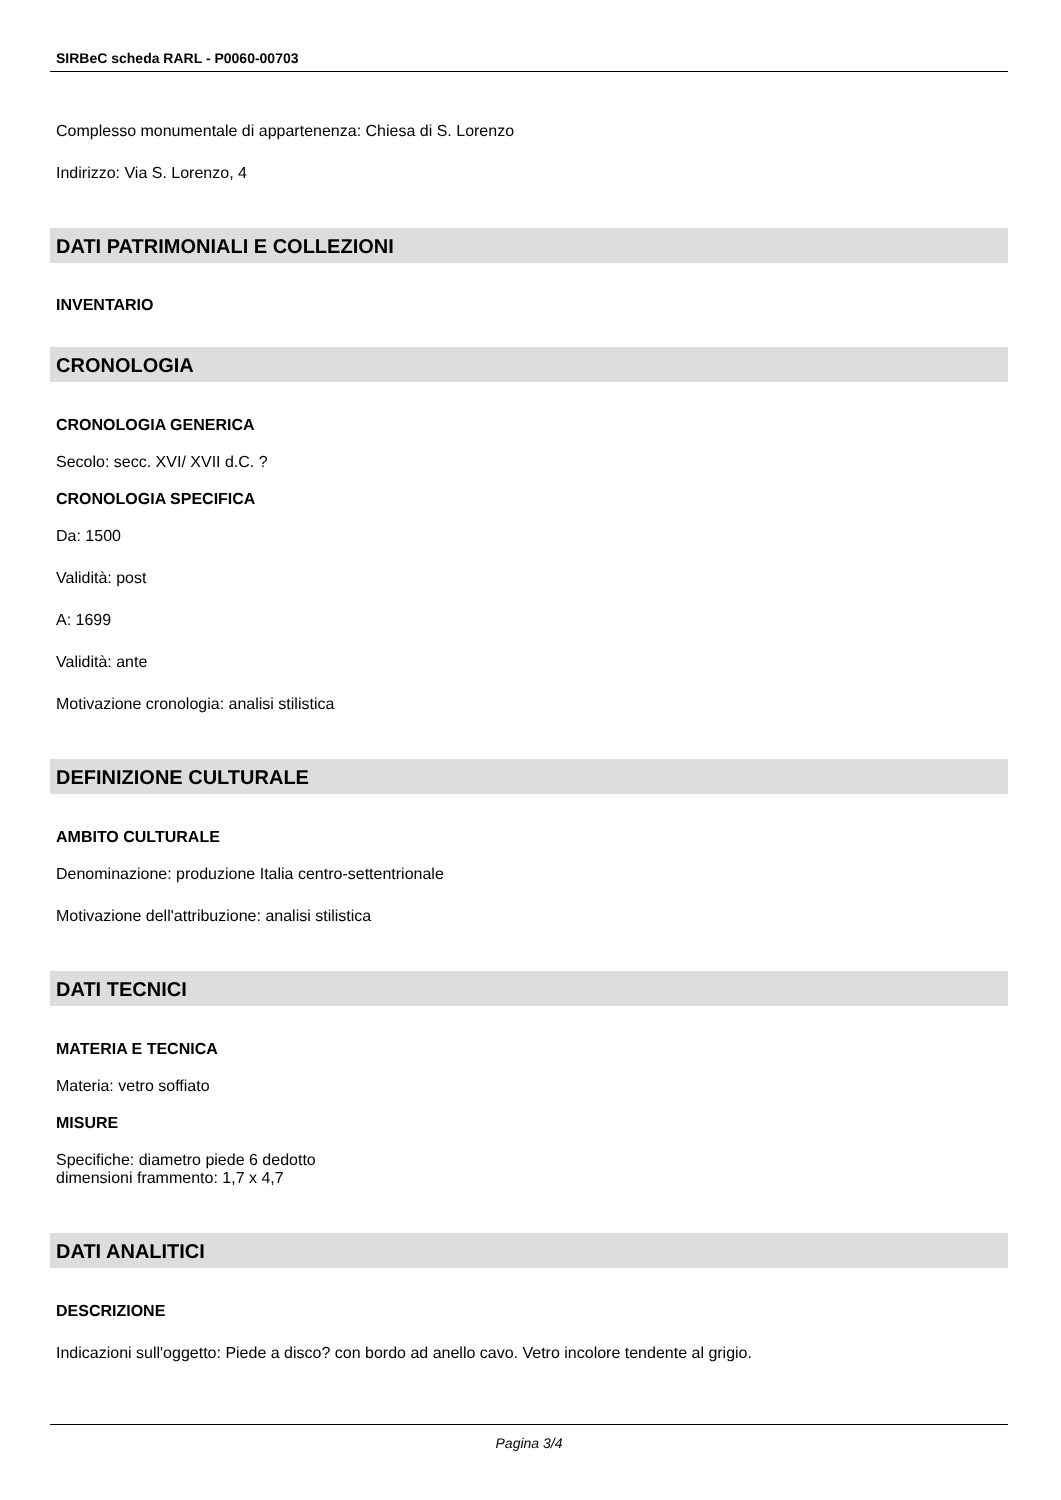SIRBeC scheda RARL - P0060-00703
Complesso monumentale di appartenenza: Chiesa di S. Lorenzo
Indirizzo: Via S. Lorenzo, 4
DATI PATRIMONIALI E COLLEZIONI
INVENTARIO
CRONOLOGIA
CRONOLOGIA GENERICA
Secolo: secc. XVI/ XVII d.C. ?
CRONOLOGIA SPECIFICA
Da: 1500
Validità: post
A: 1699
Validità: ante
Motivazione cronologia: analisi stilistica
DEFINIZIONE CULTURALE
AMBITO CULTURALE
Denominazione: produzione Italia centro-settentrionale
Motivazione dell'attribuzione: analisi stilistica
DATI TECNICI
MATERIA E TECNICA
Materia: vetro soffiato
MISURE
Specifiche: diametro piede 6 dedotto
dimensioni frammento: 1,7 x 4,7
DATI ANALITICI
DESCRIZIONE
Indicazioni sull'oggetto: Piede a disco? con bordo ad anello cavo. Vetro incolore tendente al grigio.
Pagina 3/4